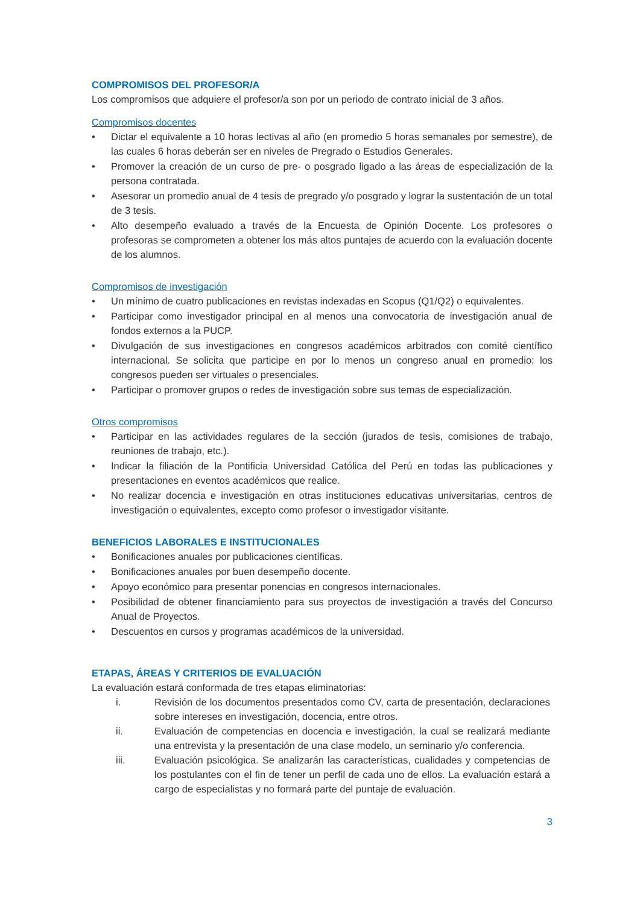COMPROMISOS DEL PROFESOR/A
Los compromisos que adquiere el profesor/a son por un periodo de contrato inicial de 3 años.
Compromisos docentes
• Dictar el equivalente a 10 horas lectivas al año (en promedio 5 horas semanales por semestre), de las cuales 6 horas deberán ser en niveles de Pregrado o Estudios Generales.
• Promover la creación de un curso de pre- o posgrado ligado a las áreas de especialización de la persona contratada.
• Asesorar un promedio anual de 4 tesis de pregrado y/o posgrado y lograr la sustentación de un total de 3 tesis.
• Alto desempeño evaluado a través de la Encuesta de Opinión Docente. Los profesores o profesoras se comprometen a obtener los más altos puntajes de acuerdo con la evaluación docente de los alumnos.
Compromisos de investigación
• Un mínimo de cuatro publicaciones en revistas indexadas en Scopus (Q1/Q2) o equivalentes.
• Participar como investigador principal en al menos una convocatoria de investigación anual de fondos externos a la PUCP.
• Divulgación de sus investigaciones en congresos académicos arbitrados con comité científico internacional. Se solicita que participe en por lo menos un congreso anual en promedio; los congresos pueden ser virtuales o presenciales.
• Participar o promover grupos o redes de investigación sobre sus temas de especialización.
Otros compromisos
• Participar en las actividades regulares de la sección (jurados de tesis, comisiones de trabajo, reuniones de trabajo, etc.).
• Indicar la filiación de la Pontificia Universidad Católica del Perú en todas las publicaciones y presentaciones en eventos académicos que realice.
• No realizar docencia e investigación en otras instituciones educativas universitarias, centros de investigación o equivalentes, excepto como profesor o investigador visitante.
BENEFICIOS LABORALES E INSTITUCIONALES
• Bonificaciones anuales por publicaciones científicas.
• Bonificaciones anuales por buen desempeño docente.
• Apoyo económico para presentar ponencias en congresos internacionales.
• Posibilidad de obtener financiamiento para sus proyectos de investigación a través del Concurso Anual de Proyectos.
• Descuentos en cursos y programas académicos de la universidad.
ETAPAS, ÁREAS Y CRITERIOS DE EVALUACIÓN
La evaluación estará conformada de tres etapas eliminatorias:
i. Revisión de los documentos presentados como CV, carta de presentación, declaraciones sobre intereses en investigación, docencia, entre otros.
ii. Evaluación de competencias en docencia e investigación, la cual se realizará mediante una entrevista y la presentación de una clase modelo, un seminario y/o conferencia.
iii. Evaluación psicológica. Se analizarán las características, cualidades y competencias de los postulantes con el fin de tener un perfil de cada uno de ellos. La evaluación estará a cargo de especialistas y no formará parte del puntaje de evaluación.
3